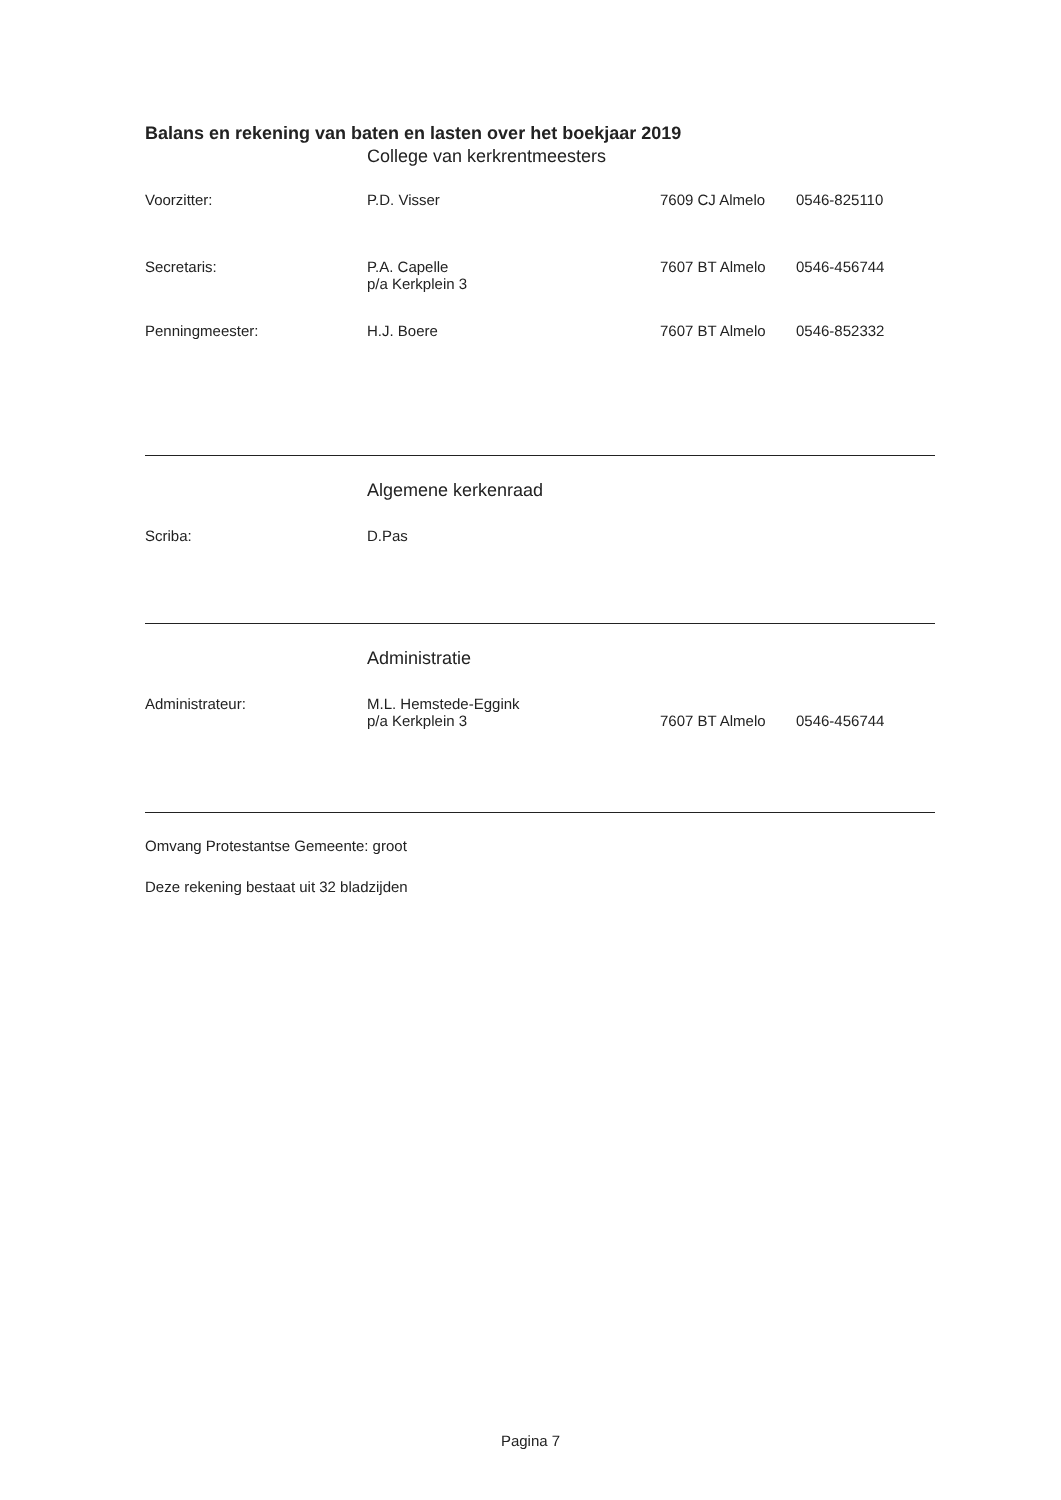Balans en rekening van baten en lasten over het boekjaar 2019
College van kerkrentmeesters
Voorzitter: P.D. Visser 7609 CJ Almelo 0546-825110
Secretaris: P.A. Capelle
p/a Kerkplein 3
7607 BT Almelo 0546-456744
Penningmeester: H.J. Boere 7607 BT Almelo 0546-852332
Algemene kerkenraad
Scriba: D.Pas
Administratie
Administrateur: M.L. Hemstede-Eggink
p/a Kerkplein 3
7607 BT Almelo
0546-456744
Omvang Protestantse Gemeente: groot
Deze rekening bestaat uit 32 bladzijden
Pagina 7